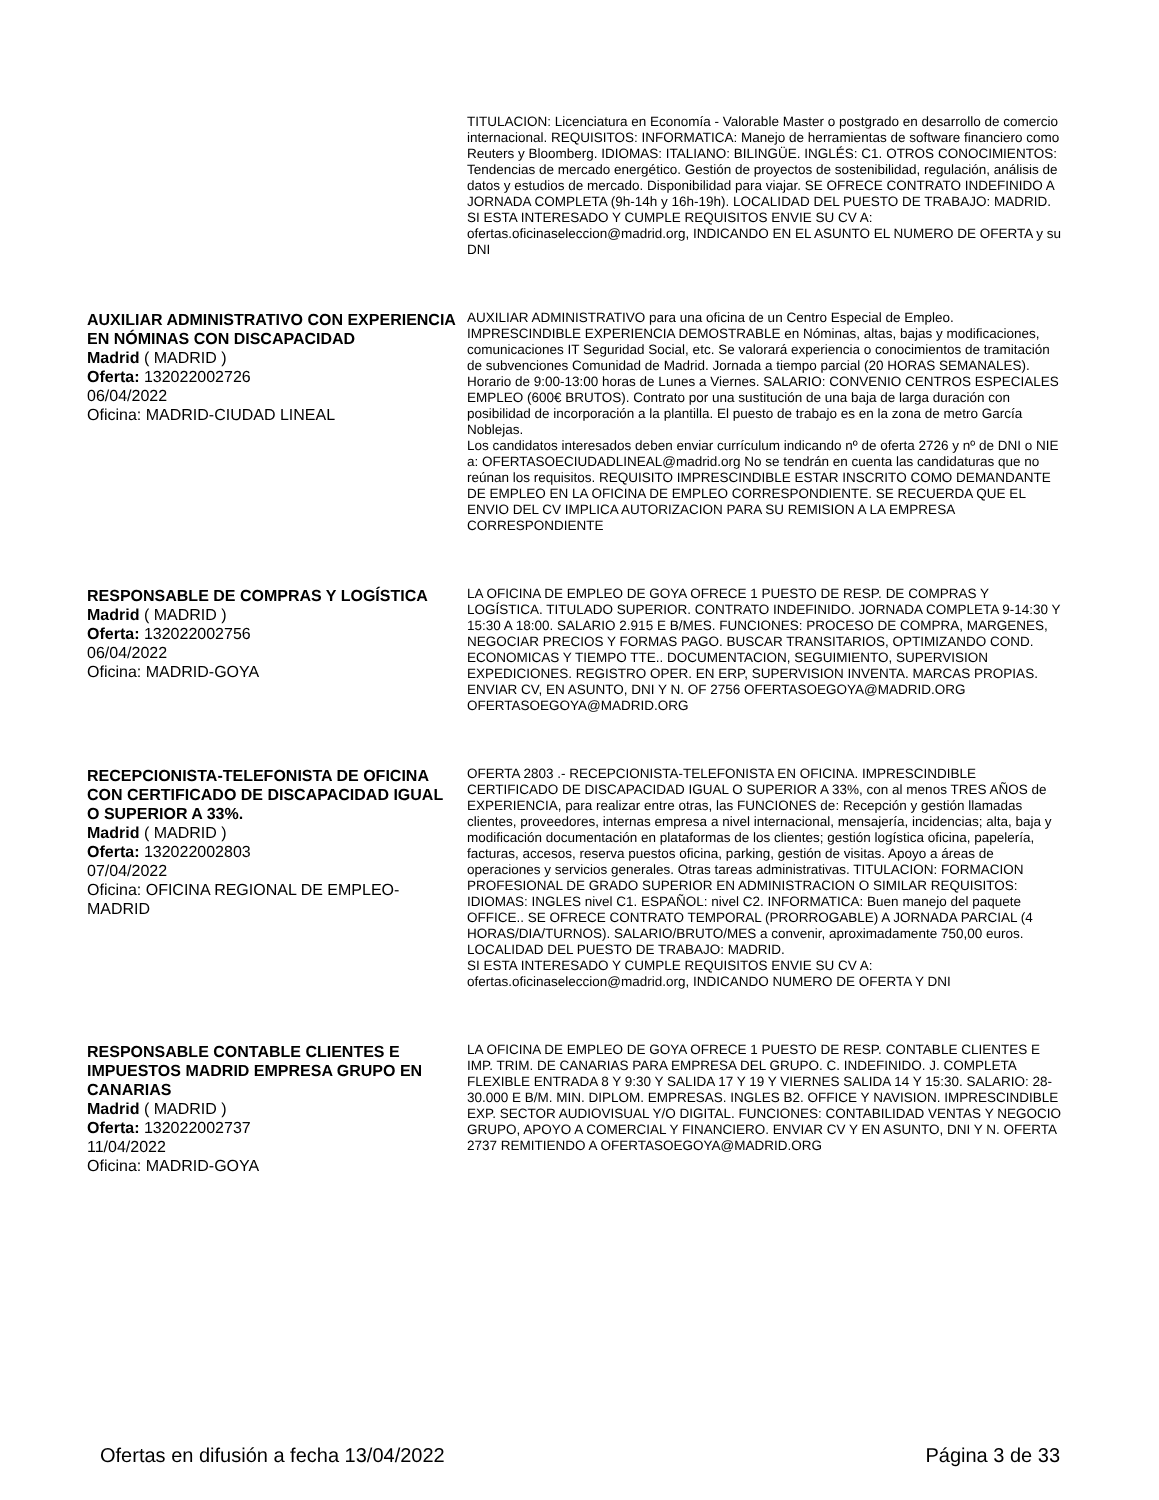TITULACION: Licenciatura en Economía - Valorable Master o postgrado en desarrollo de comercio internacional. REQUISITOS: INFORMATICA: Manejo de herramientas de software financiero como Reuters y Bloomberg. IDIOMAS: ITALIANO: BILINGÜE. INGLÉS: C1. OTROS CONOCIMIENTOS: Tendencias de mercado energético. Gestión de proyectos de sostenibilidad, regulación, análisis de datos y estudios de mercado. Disponibilidad para viajar. SE OFRECE CONTRATO INDEFINIDO A JORNADA COMPLETA (9h-14h y 16h-19h). LOCALIDAD DEL PUESTO DE TRABAJO: MADRID.
SI ESTA INTERESADO Y CUMPLE REQUISITOS ENVIE SU CV A: ofertas.oficinaseleccion@madrid.org, INDICANDO EN EL ASUNTO EL NUMERO DE OFERTA y su DNI
AUXILIAR ADMINISTRATIVO CON EXPERIENCIA EN NÓMINAS CON DISCAPACIDAD
Madrid ( MADRID )
Oferta: 132022002726
06/04/2022
Oficina: MADRID-CIUDAD LINEAL
AUXILIAR ADMINISTRATIVO para una oficina de un Centro Especial de Empleo. IMPRESCINDIBLE EXPERIENCIA DEMOSTRABLE en Nóminas, altas, bajas y modificaciones, comunicaciones IT Seguridad Social, etc. Se valorará experiencia o conocimientos de tramitación de subvenciones Comunidad de Madrid. Jornada a tiempo parcial (20 HORAS SEMANALES). Horario de 9:00-13:00 horas de Lunes a Viernes. SALARIO: CONVENIO CENTROS ESPECIALES EMPLEO (600€ BRUTOS). Contrato por una sustitución de una baja de larga duración con posibilidad de incorporación a la plantilla. El puesto de trabajo es en la zona de metro García Noblejas.
Los candidatos interesados deben enviar currículum indicando nº de oferta 2726 y nº de DNI o NIE a: OFERTASOECIUDADLINEAL@madrid.org No se tendrán en cuenta las candidaturas que no reúnan los requisitos. REQUISITO IMPRESCINDIBLE ESTAR INSCRITO COMO DEMANDANTE DE EMPLEO EN LA OFICINA DE EMPLEO CORRESPONDIENTE. SE RECUERDA QUE EL ENVIO DEL CV IMPLICA AUTORIZACION PARA SU REMISION A LA EMPRESA CORRESPONDIENTE
RESPONSABLE DE COMPRAS Y LOGÍSTICA
Madrid ( MADRID )
Oferta: 132022002756
06/04/2022
Oficina: MADRID-GOYA
LA OFICINA DE EMPLEO DE GOYA OFRECE 1 PUESTO DE RESP. DE COMPRAS Y LOGÍSTICA. TITULADO SUPERIOR. CONTRATO INDEFINIDO. JORNADA COMPLETA 9-14:30 Y 15:30 A 18:00. SALARIO 2.915 E B/MES. FUNCIONES: PROCESO DE COMPRA, MARGENES, NEGOCIAR PRECIOS Y FORMAS PAGO. BUSCAR TRANSITARIOS, OPTIMIZANDO COND. ECONOMICAS Y TIEMPO TTE.. DOCUMENTACION, SEGUIMIENTO, SUPERVISION EXPEDICIONES. REGISTRO OPER. EN ERP, SUPERVISION INVENTA. MARCAS PROPIAS. ENVIAR CV, EN ASUNTO, DNI Y N. OF 2756 OFERTASOEGOYA@MADRID.ORG
OFERTASOEGOYA@MADRID.ORG
RECEPCIONISTA-TELEFONISTA DE OFICINA CON CERTIFICADO DE DISCAPACIDAD IGUAL O SUPERIOR A 33%.
Madrid ( MADRID )
Oferta: 132022002803
07/04/2022
Oficina: OFICINA REGIONAL DE EMPLEO-MADRID
OFERTA 2803 .- RECEPCIONISTA-TELEFONISTA EN OFICINA. IMPRESCINDIBLE CERTIFICADO DE DISCAPACIDAD IGUAL O SUPERIOR A 33%, con al menos TRES AÑOS de EXPERIENCIA, para realizar entre otras, las FUNCIONES de: Recepción y gestión llamadas clientes, proveedores, internas empresa a nivel internacional, mensajería, incidencias; alta, baja y modificación documentación en plataformas de los clientes; gestión logística oficina, papelería, facturas, accesos, reserva puestos oficina, parking, gestión de visitas. Apoyo a áreas de operaciones y servicios generales. Otras tareas administrativas. TITULACION: FORMACION PROFESIONAL DE GRADO SUPERIOR EN ADMINISTRACION O SIMILAR REQUISITOS: IDIOMAS: INGLES nivel C1. ESPAÑOL: nivel C2. INFORMATICA: Buen manejo del paquete OFFICE.. SE OFRECE CONTRATO TEMPORAL (PRORROGABLE) A JORNADA PARCIAL (4 HORAS/DIA/TURNOS). SALARIO/BRUTO/MES a convenir, aproximadamente 750,00 euros. LOCALIDAD DEL PUESTO DE TRABAJO: MADRID.
SI ESTA INTERESADO Y CUMPLE REQUISITOS ENVIE SU CV A: ofertas.oficinaseleccion@madrid.org, INDICANDO NUMERO DE OFERTA Y DNI
RESPONSABLE CONTABLE CLIENTES E IMPUESTOS MADRID EMPRESA GRUPO EN CANARIAS
Madrid ( MADRID )
Oferta: 132022002737
11/04/2022
Oficina: MADRID-GOYA
LA OFICINA DE EMPLEO DE GOYA OFRECE 1 PUESTO DE RESP. CONTABLE CLIENTES E IMP. TRIM. DE CANARIAS PARA EMPRESA DEL GRUPO. C. INDEFINIDO. J. COMPLETA FLEXIBLE ENTRADA 8 Y 9:30 Y SALIDA 17 Y 19 Y VIERNES SALIDA 14 Y 15:30. SALARIO: 28-30.000 E B/M. MIN. DIPLOM. EMPRESAS. INGLES B2. OFFICE Y NAVISION. IMPRESCINDIBLE EXP. SECTOR AUDIOVISUAL Y/O DIGITAL. FUNCIONES: CONTABILIDAD VENTAS Y NEGOCIO GRUPO, APOYO A COMERCIAL Y FINANCIERO. ENVIAR CV Y EN ASUNTO, DNI Y N. OFERTA 2737 REMITIENDO A OFERTASOEGOYA@MADRID.ORG
Ofertas en difusión a fecha 13/04/2022 Página 3 de 33